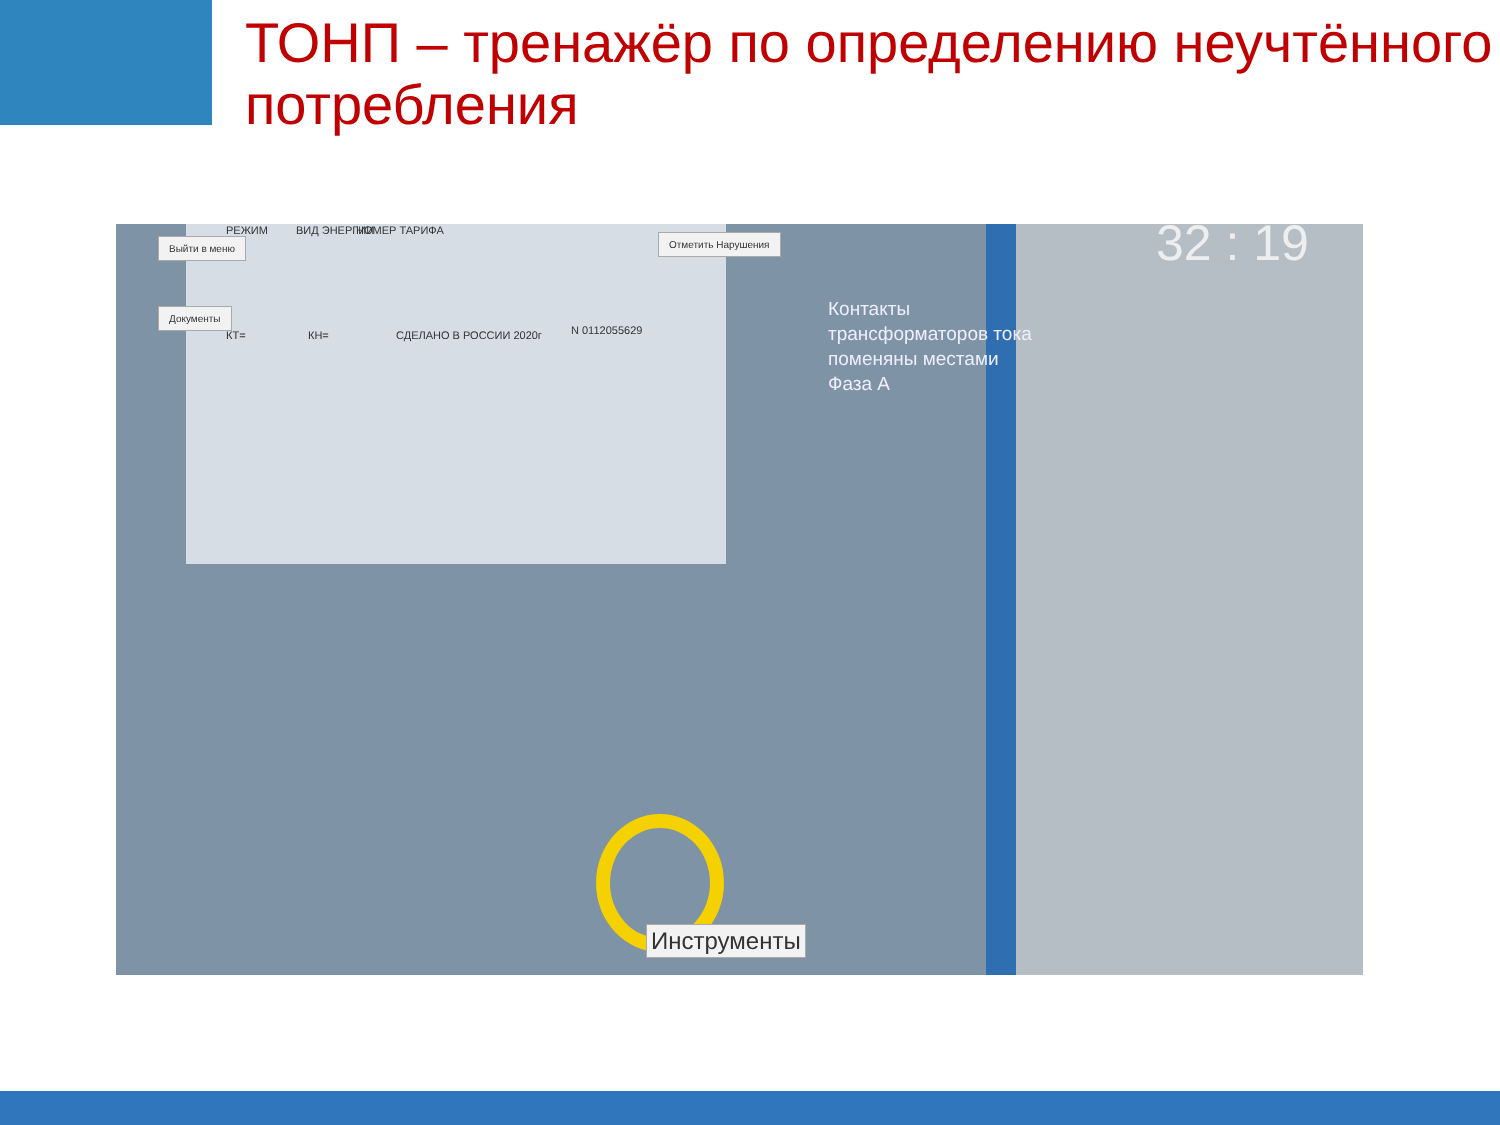ТОНП – тренажёр по определению неучтённого потребления
Выйти в меню
Документы
Отметить Нарушения
РЕЖИМ ВИД ЭНЕРГИИ НОМЕР ТАРИФА
КТ= КН= СДЕЛАНО В РОССИИ 2020г N 0112055629
32 : 19
Контакты
трансформаторов тока
поменяны местами
Фаза А
Инструменты